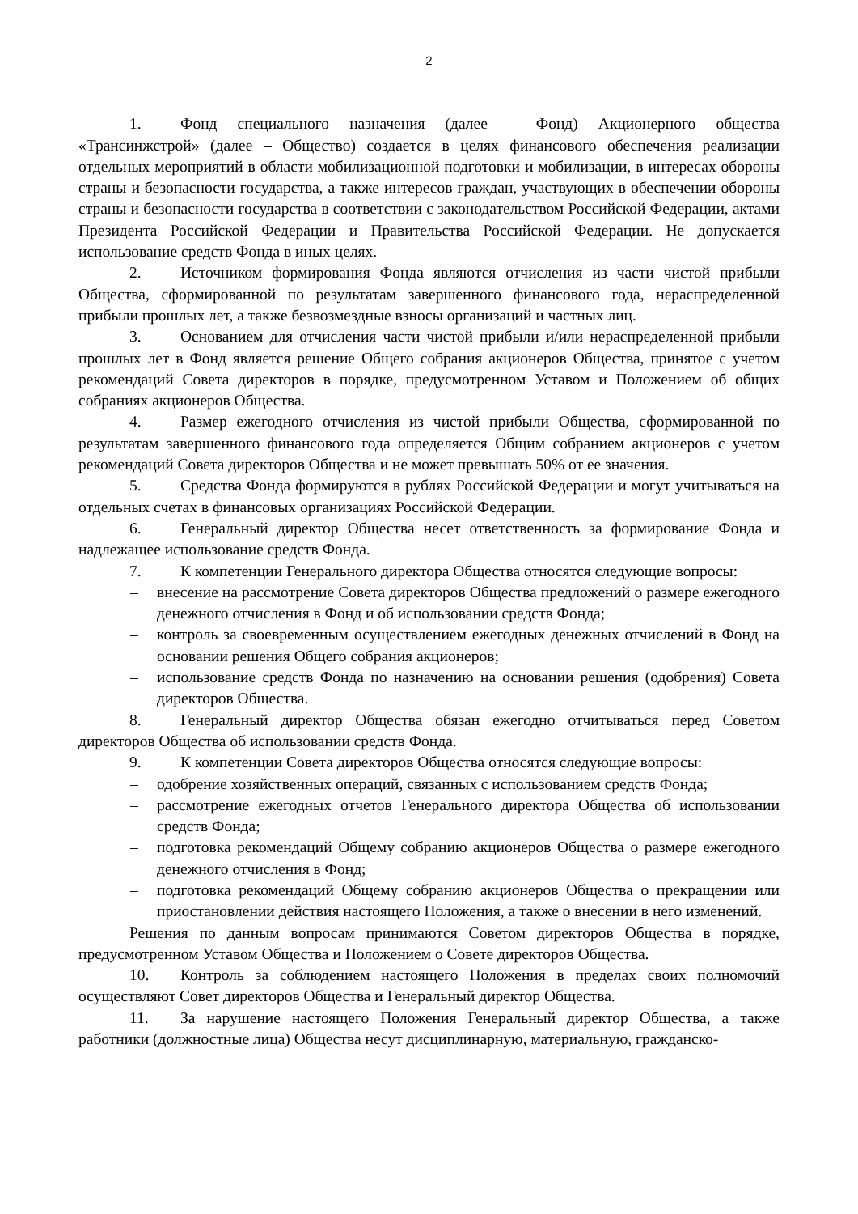2
1. Фонд специального назначения (далее – Фонд) Акционерного общества «Трансинжстрой» (далее – Общество) создается в целях финансового обеспечения реализации отдельных мероприятий в области мобилизационной подготовки и мобилизации, в интересах обороны страны и безопасности государства, а также интересов граждан, участвующих в обеспечении обороны страны и безопасности государства в соответствии с законодательством Российской Федерации, актами Президента Российской Федерации и Правительства Российской Федерации. Не допускается использование средств Фонда в иных целях.
2. Источником формирования Фонда являются отчисления из части чистой прибыли Общества, сформированной по результатам завершенного финансового года, нераспределенной прибыли прошлых лет, а также безвозмездные взносы организаций и частных лиц.
3. Основанием для отчисления части чистой прибыли и/или нераспределенной прибыли прошлых лет в Фонд является решение Общего собрания акционеров Общества, принятое с учетом рекомендаций Совета директоров в порядке, предусмотренном Уставом и Положением об общих собраниях акционеров Общества.
4. Размер ежегодного отчисления из чистой прибыли Общества, сформированной по результатам завершенного финансового года определяется Общим собранием акционеров с учетом рекомендаций Совета директоров Общества и не может превышать 50% от ее значения.
5. Средства Фонда формируются в рублях Российской Федерации и могут учитываться на отдельных счетах в финансовых организациях Российской Федерации.
6. Генеральный директор Общества несет ответственность за формирование Фонда и надлежащее использование средств Фонда.
7. К компетенции Генерального директора Общества относятся следующие вопросы:
– внесение на рассмотрение Совета директоров Общества предложений о размере ежегодного денежного отчисления в Фонд и об использовании средств Фонда;
– контроль за своевременным осуществлением ежегодных денежных отчислений в Фонд на основании решения Общего собрания акционеров;
– использование средств Фонда по назначению на основании решения (одобрения) Совета директоров Общества.
8. Генеральный директор Общества обязан ежегодно отчитываться перед Советом директоров Общества об использовании средств Фонда.
9. К компетенции Совета директоров Общества относятся следующие вопросы:
– одобрение хозяйственных операций, связанных с использованием средств Фонда;
– рассмотрение ежегодных отчетов Генерального директора Общества об использовании средств Фонда;
– подготовка рекомендаций Общему собранию акционеров Общества о размере ежегодного денежного отчисления в Фонд;
– подготовка рекомендаций Общему собранию акционеров Общества о прекращении или приостановлении действия настоящего Положения, а также о внесении в него изменений.
Решения по данным вопросам принимаются Советом директоров Общества в порядке, предусмотренном Уставом Общества и Положением о Совете директоров Общества.
10. Контроль за соблюдением настоящего Положения в пределах своих полномочий осуществляют Совет директоров Общества и Генеральный директор Общества.
11. За нарушение настоящего Положения Генеральный директор Общества, а также работники (должностные лица) Общества несут дисциплинарную, материальную, гражданско-